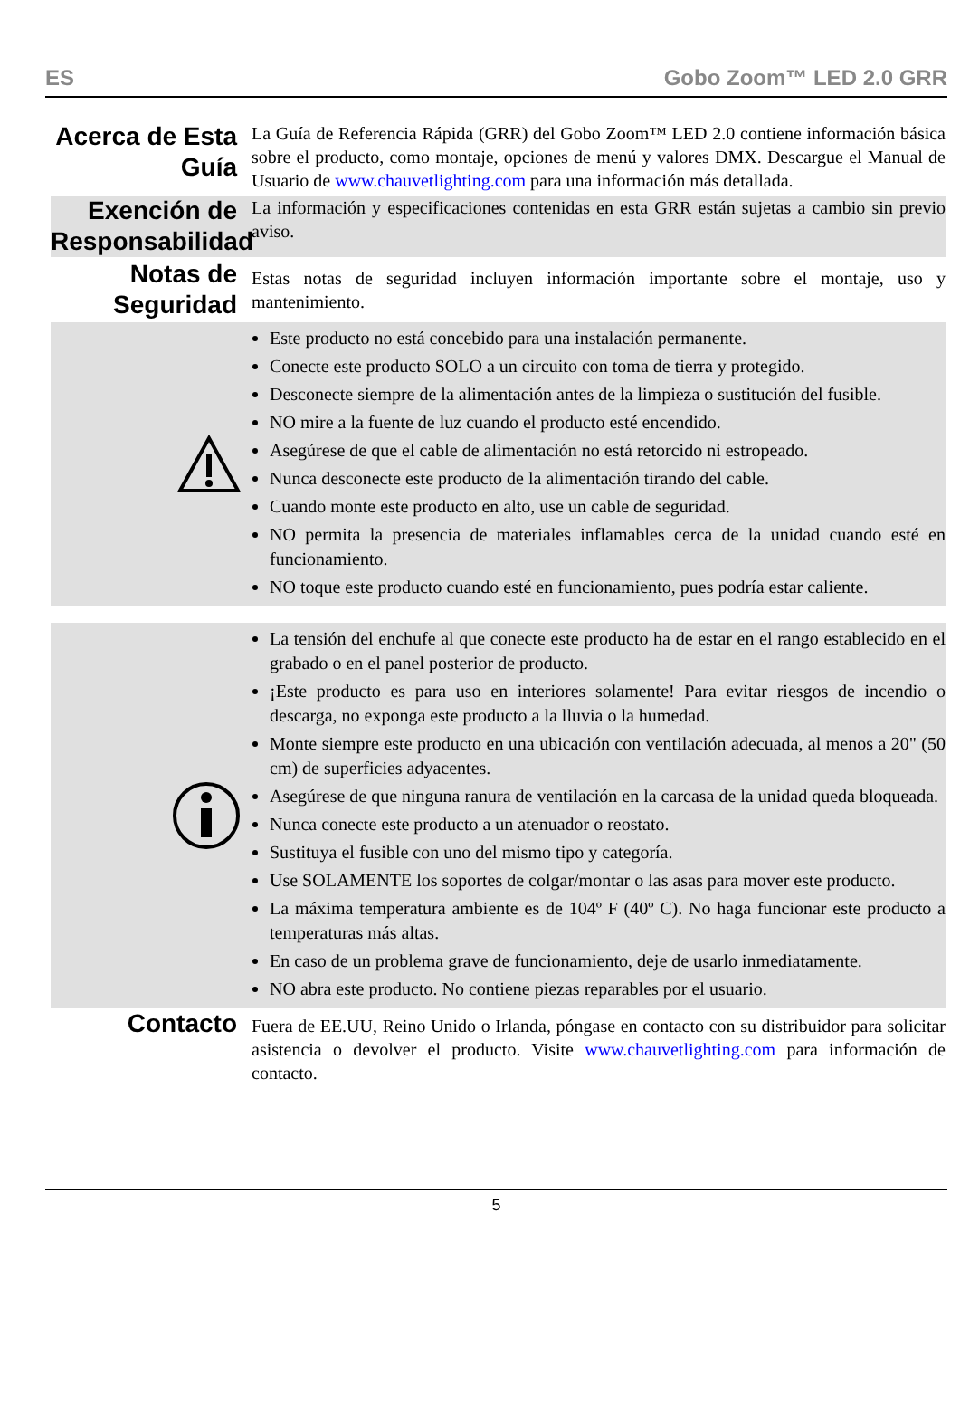ES Gobo Zoom™ LED 2.0 GRR
Acerca de Esta Guía
La Guía de Referencia Rápida (GRR) del Gobo Zoom™ LED 2.0 contiene información básica sobre el producto, como montaje, opciones de menú y valores DMX. Descargue el Manual de Usuario de www.chauvetlighting.com para una información más detallada.
Exención de Responsabilidad
La información y especificaciones contenidas en esta GRR están sujetas a cambio sin previo aviso.
Notas de Seguridad
Estas notas de seguridad incluyen información importante sobre el montaje, uso y mantenimiento.
Este producto no está concebido para una instalación permanente.
Conecte este producto SOLO a un circuito con toma de tierra y protegido.
Desconecte siempre de la alimentación antes de la limpieza o sustitución del fusible.
NO mire a la fuente de luz cuando el producto esté encendido.
Asegúrese de que el cable de alimentación no está retorcido ni estropeado.
Nunca desconecte este producto de la alimentación tirando del cable.
Cuando monte este producto en alto, use un cable de seguridad.
NO permita la presencia de materiales inflamables cerca de la unidad cuando esté en funcionamiento.
NO toque este producto cuando esté en funcionamiento, pues podría estar caliente.
La tensión del enchufe al que conecte este producto ha de estar en el rango establecido en el grabado o en el panel posterior de producto.
¡Este producto es para uso en interiores solamente! Para evitar riesgos de incendio o descarga, no exponga este producto a la lluvia o la humedad.
Monte siempre este producto en una ubicación con ventilación adecuada, al menos a 20" (50 cm) de superficies adyacentes.
Asegúrese de que ninguna ranura de ventilación en la carcasa de la unidad queda bloqueada.
Nunca conecte este producto a un atenuador o reostato.
Sustituya el fusible con uno del mismo tipo y categoría.
Use SOLAMENTE los soportes de colgar/montar o las asas para mover este producto.
La máxima temperatura ambiente es de 104º F (40º C). No haga funcionar este producto a temperaturas más altas.
En caso de un problema grave de funcionamiento, deje de usarlo inmediatamente.
NO abra este producto. No contiene piezas reparables por el usuario.
Contacto
Fuera de EE.UU, Reino Unido o Irlanda, póngase en contacto con su distribuidor para solicitar asistencia o devolver el producto. Visite www.chauvetlighting.com para información de contacto.
5